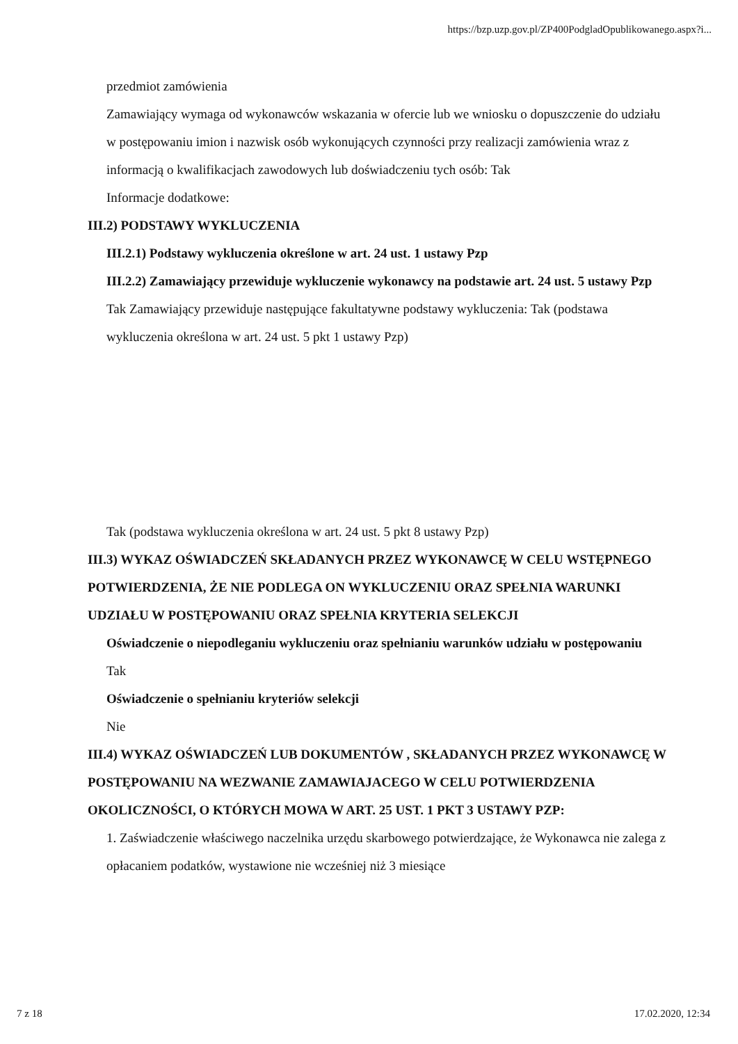https://bzp.uzp.gov.pl/ZP400PodgladOpublikowanego.aspx?i...
przedmiot zamówienia
Zamawiający wymaga od wykonawców wskazania w ofercie lub we wniosku o dopuszczenie do udziału w postępowaniu imion i nazwisk osób wykonujących czynności przy realizacji zamówienia wraz z informacją o kwalifikacjach zawodowych lub doświadczeniu tych osób: Tak
Informacje dodatkowe:
III.2) PODSTAWY WYKLUCZENIA
III.2.1) Podstawy wykluczenia określone w art. 24 ust. 1 ustawy Pzp
III.2.2) Zamawiający przewiduje wykluczenie wykonawcy na podstawie art. 24 ust. 5 ustawy Pzp Tak Zamawiający przewiduje następujące fakultatywne podstawy wykluczenia: Tak (podstawa wykluczenia określona w art. 24 ust. 5 pkt 1 ustawy Pzp)
Tak (podstawa wykluczenia określona w art. 24 ust. 5 pkt 8 ustawy Pzp)
III.3) WYKAZ OŚWIADCZEŃ SKŁADANYCH PRZEZ WYKONAWCĘ W CELU WSTĘPNEGO POTWIERDZENIA, ŻE NIE PODLEGA ON WYKLUCZENIU ORAZ SPEŁNIA WARUNKI UDZIAŁU W POSTĘPOWANIU ORAZ SPEŁNIA KRYTERIA SELEKCJI
Oświadczenie o niepodleganiu wykluczeniu oraz spełnianiu warunków udziału w postępowaniu
Tak
Oświadczenie o spełnianiu kryteriów selekcji
Nie
III.4) WYKAZ OŚWIADCZEŃ LUB DOKUMENTÓW , SKŁADANYCH PRZEZ WYKONAWCĘ W POSTĘPOWANIU NA WEZWANIE ZAMAWIAJACEGO W CELU POTWIERDZENIA OKOLICZNOŚCI, O KTÓRYCH MOWA W ART. 25 UST. 1 PKT 3 USTAWY PZP:
1. Zaświadczenie właściwego naczelnika urzędu skarbowego potwierdzające, że Wykonawca nie zalega z opłacaniem podatków, wystawione nie wcześniej niż 3 miesiące
7 z 18 17.02.2020, 12:34